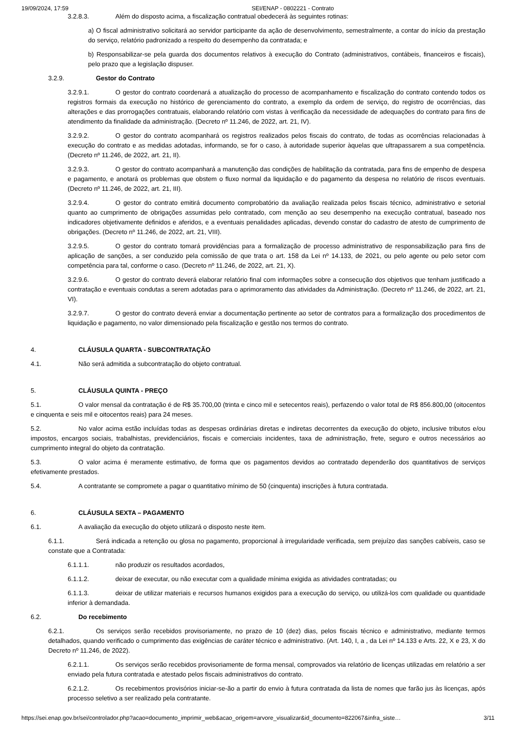19/09/2024, 17:59 SEI/ENAP - 0802221 - Contrato
3.2.8.3. Além do disposto acima, a fiscalização contratual obedecerá às seguintes rotinas:
a) O fiscal administrativo solicitará ao servidor participante da ação de desenvolvimento, semestralmente, a contar do início da prestação do serviço, relatório padronizado a respeito do desempenho da contratada; e
b) Responsabilizar-se pela guarda dos documentos relativos à execução do Contrato (administrativos, contábeis, financeiros e fiscais), pelo prazo que a legislação dispuser.
3.2.9. Gestor do Contrato
3.2.9.1. O gestor do contrato coordenará a atualização do processo de acompanhamento e fiscalização do contrato contendo todos os registros formais da execução no histórico de gerenciamento do contrato, a exemplo da ordem de serviço, do registro de ocorrências, das alterações e das prorrogações contratuais, elaborando relatório com vistas à verificação da necessidade de adequações do contrato para fins de atendimento da finalidade da administração. (Decreto nº 11.246, de 2022, art. 21, IV).
3.2.9.2. O gestor do contrato acompanhará os registros realizados pelos fiscais do contrato, de todas as ocorrências relacionadas à execução do contrato e as medidas adotadas, informando, se for o caso, à autoridade superior àquelas que ultrapassarem a sua competência. (Decreto nº 11.246, de 2022, art. 21, II).
3.2.9.3. O gestor do contrato acompanhará a manutenção das condições de habilitação da contratada, para fins de empenho de despesa e pagamento, e anotará os problemas que obstem o fluxo normal da liquidação e do pagamento da despesa no relatório de riscos eventuais. (Decreto nº 11.246, de 2022, art. 21, III).
3.2.9.4. O gestor do contrato emitirá documento comprobatório da avaliação realizada pelos fiscais técnico, administrativo e setorial quanto ao cumprimento de obrigações assumidas pelo contratado, com menção ao seu desempenho na execução contratual, baseado nos indicadores objetivamente definidos e aferidos, e a eventuais penalidades aplicadas, devendo constar do cadastro de atesto de cumprimento de obrigações. (Decreto nº 11.246, de 2022, art. 21, VIII).
3.2.9.5. O gestor do contrato tomará providências para a formalização de processo administrativo de responsabilização para fins de aplicação de sanções, a ser conduzido pela comissão de que trata o art. 158 da Lei nº 14.133, de 2021, ou pelo agente ou pelo setor com competência para tal, conforme o caso. (Decreto nº 11.246, de 2022, art. 21, X).
3.2.9.6. O gestor do contrato deverá elaborar relatório final com informações sobre a consecução dos objetivos que tenham justificado a contratação e eventuais condutas a serem adotadas para o aprimoramento das atividades da Administração. (Decreto nº 11.246, de 2022, art. 21, VI).
3.2.9.7. O gestor do contrato deverá enviar a documentação pertinente ao setor de contratos para a formalização dos procedimentos de liquidação e pagamento, no valor dimensionado pela fiscalização e gestão nos termos do contrato.
4. CLÁUSULA QUARTA - SUBCONTRATAÇÃO
4.1. Não será admitida a subcontratação do objeto contratual.
5. CLÁUSULA QUINTA - PREÇO
5.1. O valor mensal da contratação é de R$ 35.700,00 (trinta e cinco mil e setecentos reais), perfazendo o valor total de R$ 856.800,00 (oitocentos e cinquenta e seis mil e oitocentos reais) para 24 meses.
5.2. No valor acima estão incluídas todas as despesas ordinárias diretas e indiretas decorrentes da execução do objeto, inclusive tributos e/ou impostos, encargos sociais, trabalhistas, previdenciários, fiscais e comerciais incidentes, taxa de administração, frete, seguro e outros necessários ao cumprimento integral do objeto da contratação.
5.3. O valor acima é meramente estimativo, de forma que os pagamentos devidos ao contratado dependerão dos quantitativos de serviços efetivamente prestados.
5.4. A contratante se compromete a pagar o quantitativo mínimo de 50 (cinquenta) inscrições à futura contratada.
6. CLÁUSULA SEXTA – PAGAMENTO
6.1. A avaliação da execução do objeto utilizará o disposto neste item.
6.1.1. Será indicada a retenção ou glosa no pagamento, proporcional à irregularidade verificada, sem prejuízo das sanções cabíveis, caso se constate que a Contratada:
6.1.1.1. não produzir os resultados acordados,
6.1.1.2. deixar de executar, ou não executar com a qualidade mínima exigida as atividades contratadas; ou
6.1.1.3. deixar de utilizar materiais e recursos humanos exigidos para a execução do serviço, ou utilizá-los com qualidade ou quantidade inferior à demandada.
6.2. Do recebimento
6.2.1. Os serviços serão recebidos provisoriamente, no prazo de 10 (dez) dias, pelos fiscais técnico e administrativo, mediante termos detalhados, quando verificado o cumprimento das exigências de caráter técnico e administrativo. (Art. 140, I, a , da Lei nº 14.133 e Arts. 22, X e 23, X do Decreto nº 11.246, de 2022).
6.2.1.1. Os serviços serão recebidos provisoriamente de forma mensal, comprovados via relatório de licenças utilizadas em relatório a ser enviado pela futura contratada e atestado pelos fiscais administrativos do contrato.
6.2.1.2. Os recebimentos provisórios iniciar-se-ão a partir do envio à futura contratada da lista de nomes que farão jus às licenças, após processo seletivo a ser realizado pela contratante.
https://sei.enap.gov.br/sei/controlador.php?acao=documento_imprimir_web&acao_origem=arvore_visualizar&id_documento=822067&infra_siste… 3/11